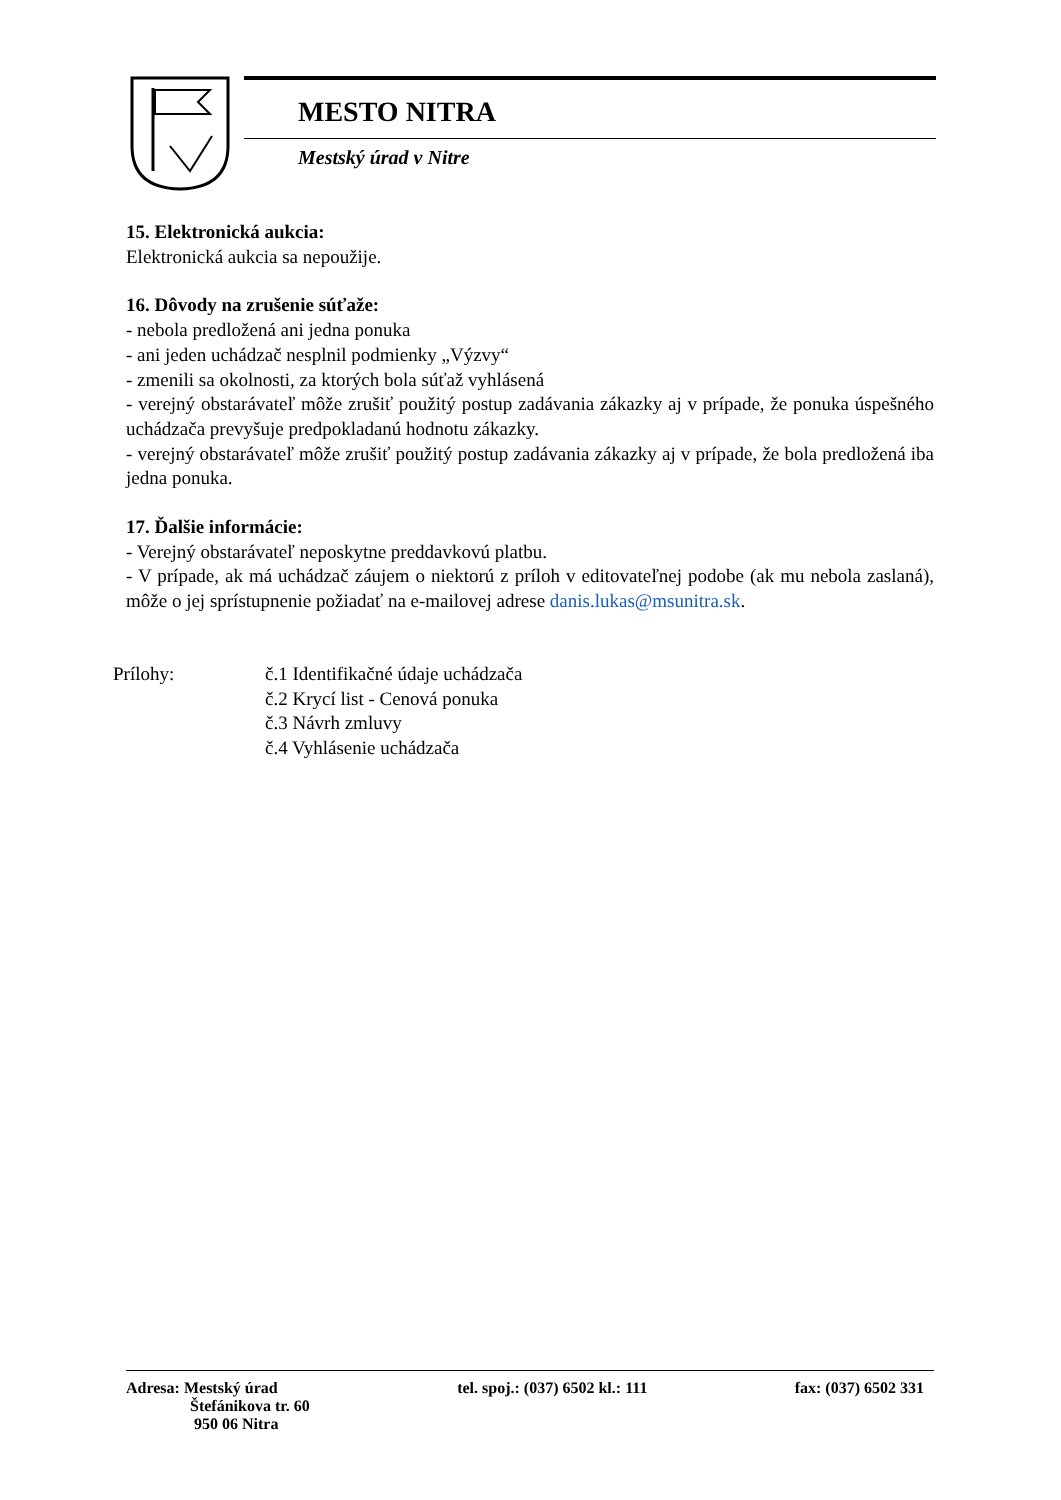MESTO NITRA
Mestský úrad v Nitre
15. Elektronická aukcia:
Elektronická aukcia sa nepoužije.
16. Dôvody na zrušenie súťaže:
- nebola predložená ani jedna ponuka
- ani jeden uchádzač nesplnil podmienky „Výzvy“
- zmenili sa okolnosti, za ktorých bola súťaž vyhlásená
- verejný obstarávateľ môže zrušiť použitý postup zadávania zákazky aj v prípade, že ponuka úspešného uchádzača prevyšuje predpokladanú hodnotu zákazky.
- verejný obstarávateľ môže zrušiť použitý postup zadávania zákazky aj v prípade, že bola predložená iba jedna ponuka.
17. Ďalšie informácie:
- Verejný obstarávateľ neposkytne preddavkovú platbu.
- V prípade, ak má uchádzač záujem o niektorú z príloh v editovateľnej podobe (ak mu nebola zaslaná), môže o jej sprístupnenie požiadať na e-mailovej adrese danis.lukas@msunitra.sk.
Prílohy: č.1 Identifikačné údaje uchádzača
č.2 Krycí list - Cenová ponuka
č.3 Návrh zmluvy
č.4 Vyhlásenie uchádzača
Adresa: Mestský úrad
Štefánikova tr. 60
950 06 Nitra
tel. spoj.: (037) 6502 kl.: 111
fax: (037) 6502 331